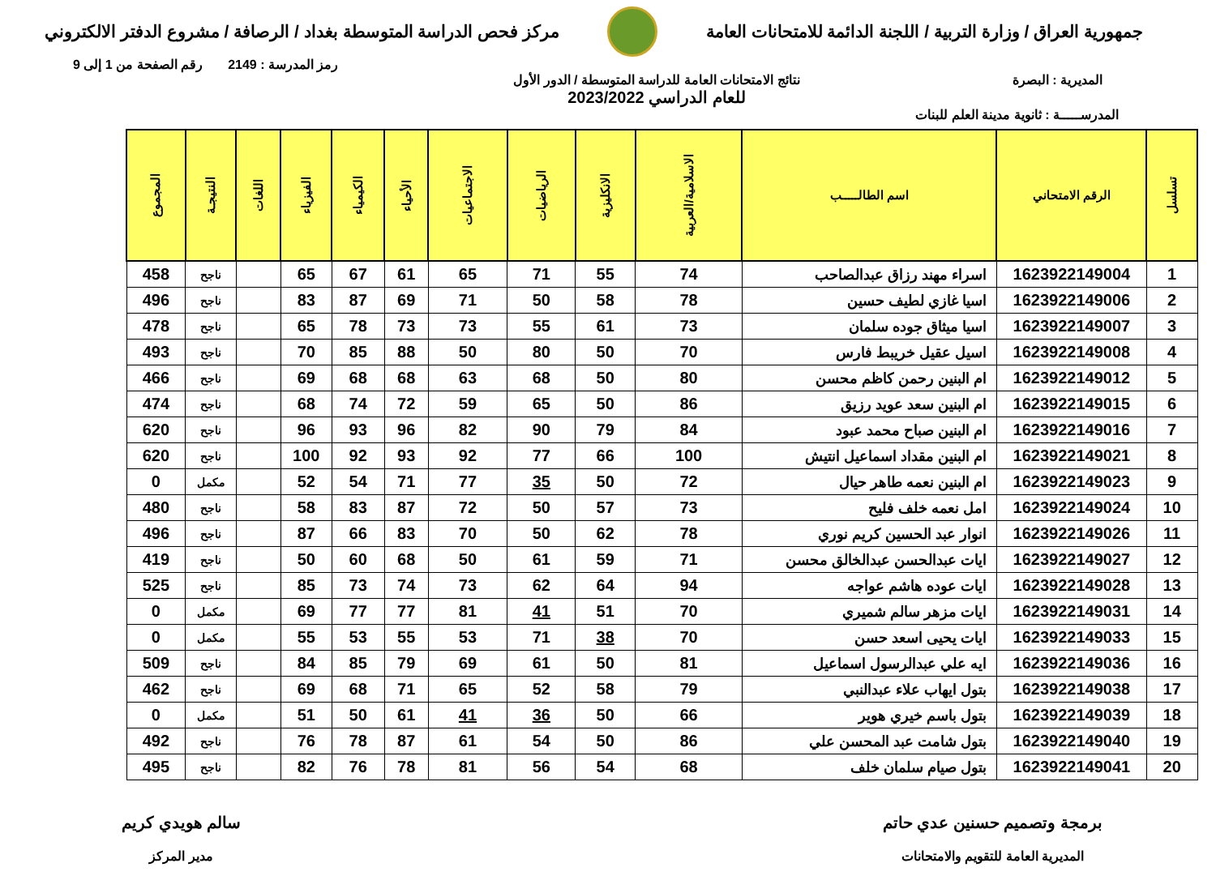جمهورية العراق / وزارة التربية / اللجنة الدائمة للامتحانات العامة
مركز فحص الدراسة المتوسطة بغداد / الرصافة / مشروع الدفتر الالكتروني
رمز المدرسة : 2149 رقم الصفحة من 1 إلى 9
المديرية : البصرة نتائج الامتحانات العامة للدراسة المتوسطة / الدور الأول
للعام الدراسي 2023/2022
المدرســـــة : ثانوية مدينة العلم للبنات
| تسلسل | الرقم الامتحاني | اسم الطالـــــب | الاسلامية/العربية | الانكليزية | الرياضيات | الاجتماعيات | الأحياء | الكيمياء | الفيزياء | اللغات | النتيجـة | المجموع |
| --- | --- | --- | --- | --- | --- | --- | --- | --- | --- | --- | --- | --- |
| 1 | 1623922149004 | اسراء مهند رزاق عبدالصاحب | 74 | 55 | 71 | 65 | 61 | 67 | 65 | | ناجح | 458 |
| 2 | 1623922149006 | اسيا غازي لطيف حسين | 78 | 58 | 50 | 71 | 69 | 87 | 83 | | ناجح | 496 |
| 3 | 1623922149007 | اسيا ميثاق جوده سلمان | 73 | 61 | 55 | 73 | 73 | 78 | 65 | | ناجح | 478 |
| 4 | 1623922149008 | اسيل عقيل خريبط فارس | 70 | 50 | 80 | 50 | 88 | 85 | 70 | | ناجح | 493 |
| 5 | 1623922149012 | ام البنين رحمن كاظم محسن | 80 | 50 | 68 | 63 | 68 | 68 | 69 | | ناجح | 466 |
| 6 | 1623922149015 | ام البنين سعد عويد رزيق | 86 | 50 | 65 | 59 | 72 | 74 | 68 | | ناجح | 474 |
| 7 | 1623922149016 | ام البنين صباح محمد عبود | 84 | 79 | 90 | 82 | 96 | 93 | 96 | | ناجح | 620 |
| 8 | 1623922149021 | ام البنين مقداد اسماعيل انتيش | 100 | 66 | 77 | 92 | 93 | 92 | 100 | | ناجح | 620 |
| 9 | 1623922149023 | ام البنين نعمه طاهر حيال | 72 | 50 | 35 | 77 | 71 | 54 | 52 | | مكمل | 0 |
| 10 | 1623922149024 | امل نعمه خلف فليح | 73 | 57 | 50 | 72 | 87 | 83 | 58 | | ناجح | 480 |
| 11 | 1623922149026 | انوار عبد الحسين كريم نوري | 78 | 62 | 50 | 70 | 83 | 66 | 87 | | ناجح | 496 |
| 12 | 1623922149027 | ايات عبدالحسن عبدالخالق محسن | 71 | 59 | 61 | 50 | 68 | 60 | 50 | | ناجح | 419 |
| 13 | 1623922149028 | ايات عوده هاشم عواجه | 94 | 64 | 62 | 73 | 74 | 73 | 85 | | ناجح | 525 |
| 14 | 1623922149031 | ايات مزهر سالم شميري | 70 | 51 | 41 | 81 | 77 | 77 | 69 | | مكمل | 0 |
| 15 | 1623922149033 | ايات يحيى اسعد حسن | 70 | 38 | 71 | 53 | 55 | 53 | 55 | | مكمل | 0 |
| 16 | 1623922149036 | ايه علي عبدالرسول اسماعيل | 81 | 50 | 61 | 69 | 79 | 85 | 84 | | ناجح | 509 |
| 17 | 1623922149038 | بتول ايهاب علاء عبدالنبي | 79 | 58 | 52 | 65 | 71 | 68 | 69 | | ناجح | 462 |
| 18 | 1623922149039 | بتول باسم خيري هوير | 66 | 50 | 36 | 41 | 61 | 50 | 51 | | مكمل | 0 |
| 19 | 1623922149040 | بتول شامت عبد المحسن علي | 86 | 50 | 54 | 61 | 87 | 78 | 76 | | ناجح | 492 |
| 20 | 1623922149041 | بتول صيام سلمان خلف | 68 | 54 | 56 | 81 | 78 | 76 | 82 | | ناجح | 495 |
برمجة وتصميم حسنين عدي حاتم
المديرية العامة للتقويم والامتحانات
سالم هويدي كريم
مدير المركز